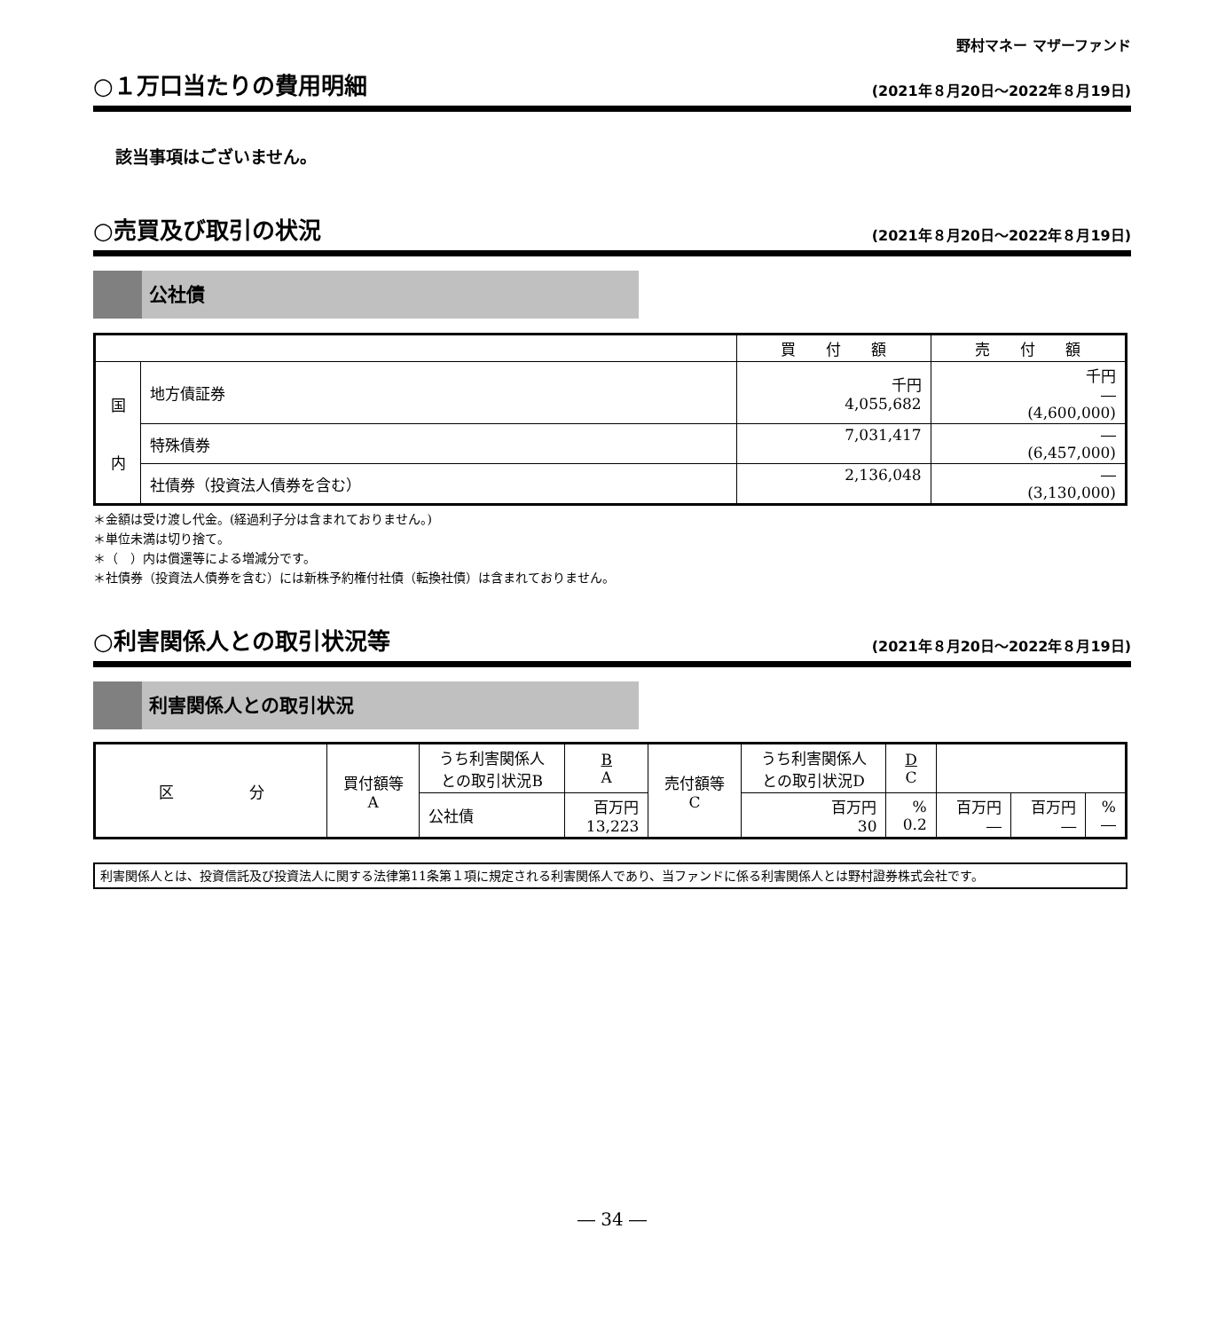野村マネー マザーファンド
○１万口当たりの費用明細 (2021年８月20日～2022年８月19日)
該当事項はございません。
○売買及び取引の状況 (2021年８月20日～2022年８月19日)
公社債
| | | 買 付 額 | 売 付 額 |
| --- | --- | --- | --- |
| 国 内 | 地方債証券 | 千円 4,055,682 | 千円 ― (4,600,000) |
| | 特殊債券 | 7,031,417 | ― (6,457,000) |
| | 社債券（投資法人債券を含む） | 2,136,048 | ― (3,130,000) |
＊金額は受け渡し代金。(経過利子分は含まれておりません。)
＊単位未満は切り捨て。
＊（　）内は償還等による増減分です。
＊社債券（投資法人債券を含む）には新株予約権付社債（転換社債）は含まれておりません。
○利害関係人との取引状況等 (2021年８月20日～2022年８月19日)
利害関係人との取引状況
| 区 分 | 買付額等 A | うち利害関係人 との取引状況B | B A | 売付額等 C | うち利害関係人 との取引状況D | D C | | | |
| --- | --- | --- | --- | --- | --- | --- | --- | --- | --- |
| | | 公社債 | 百万円 13,223 | | 百万円 30 | % 0.2 | 百万円 ― | 百万円 ― | % ― |
利害関係人とは、投資信託及び投資法人に関する法律第11条第１項に規定される利害関係人であり、当ファンドに係る利害関係人とは野村證券株式会社です。
― 34 ―